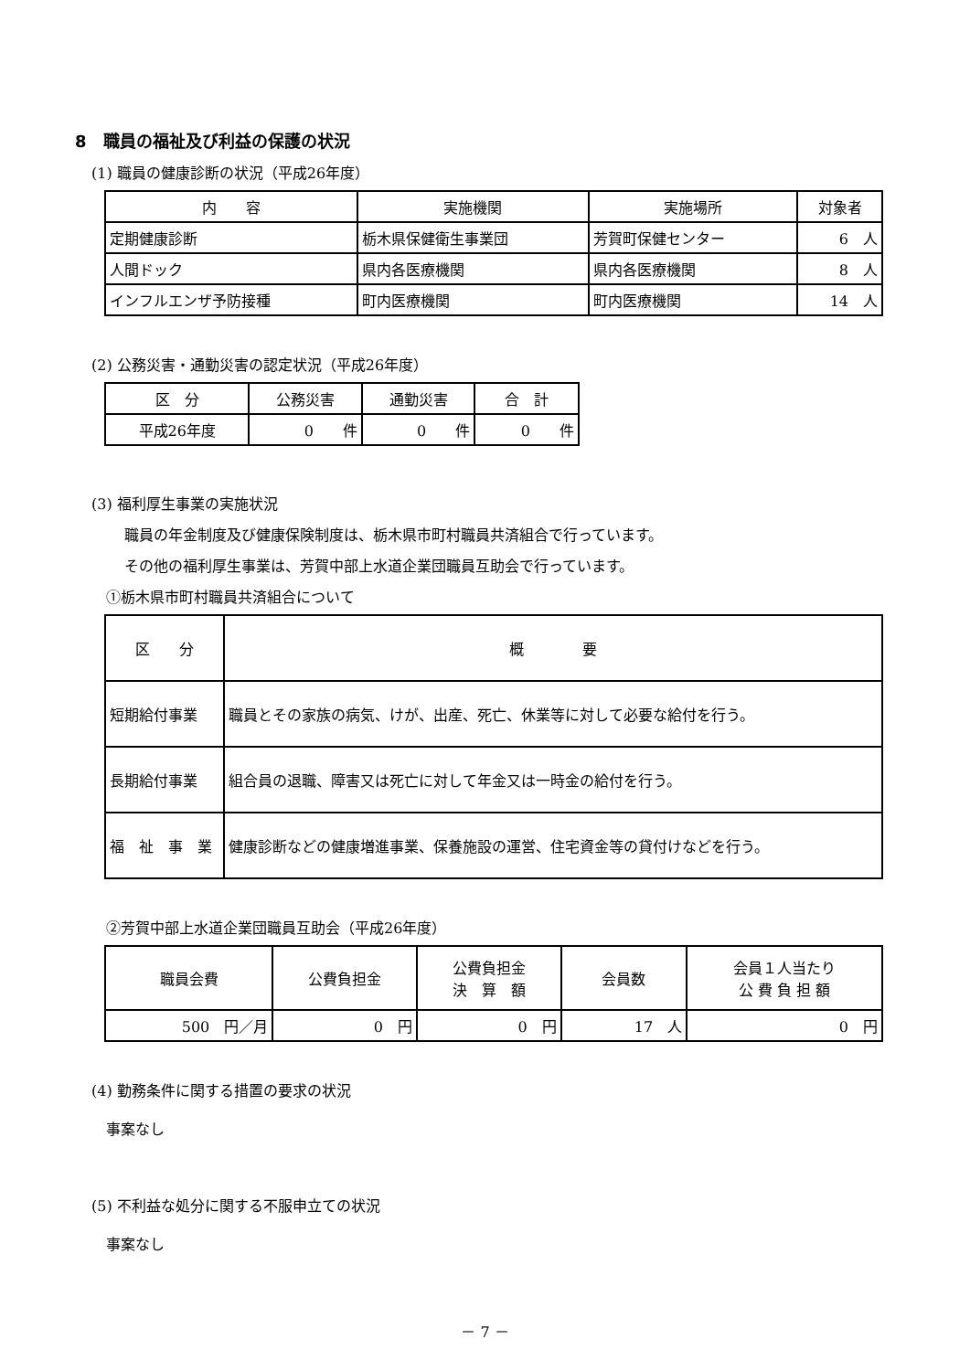8　職員の福祉及び利益の保護の状況
(1) 職員の健康診断の状況（平成26年度）
| 内 容 | 実施機関 | 実施場所 | 対象者 |
| --- | --- | --- | --- |
| 定期健康診断 | 栃木県保健衛生事業団 | 芳賀町保健センター | 6 人 |
| 人間ドック | 県内各医療機関 | 県内各医療機関 | 8 人 |
| インフルエンザ予防接種 | 町内医療機関 | 町内医療機関 | 14 人 |
(2) 公務災害・通勤災害の認定状況（平成26年度）
| 区 分 | 公務災害 | 通勤災害 | 合 計 |
| --- | --- | --- | --- |
| 平成26年度 | 0 件 | 0 件 | 0 件 |
(3) 福利厚生事業の実施状況
職員の年金制度及び健康保険制度は、栃木県市町村職員共済組合で行っています。
その他の福利厚生事業は、芳賀中部上水道企業団職員互助会で行っています。
①栃木県市町村職員共済組合について
| 区 分 | 概 要 |
| --- | --- |
| 短期給付事業 | 職員とその家族の病気、けが、出産、死亡、休業等に対して必要な給付を行う。 |
| 長期給付事業 | 組合員の退職、障害又は死亡に対して年金又は一時金の給付を行う。 |
| 福 祉 事 業 | 健康診断などの健康増進事業、保養施設の運営、住宅資金等の貸付けなどを行う。 |
②芳賀中部上水道企業団職員互助会（平成26年度）
| 職員会費 | 公費負担金 | 公費負担金 決 算 額 | 会員数 | 会員１人当たり 公 費 負 担 額 |
| --- | --- | --- | --- | --- |
| 500 円／月 | 0 円 | 0 円 | 17 人 | 0 円 |
(4) 勤務条件に関する措置の要求の状況
事案なし
(5) 不利益な処分に関する不服申立ての状況
事案なし
－ 7 －